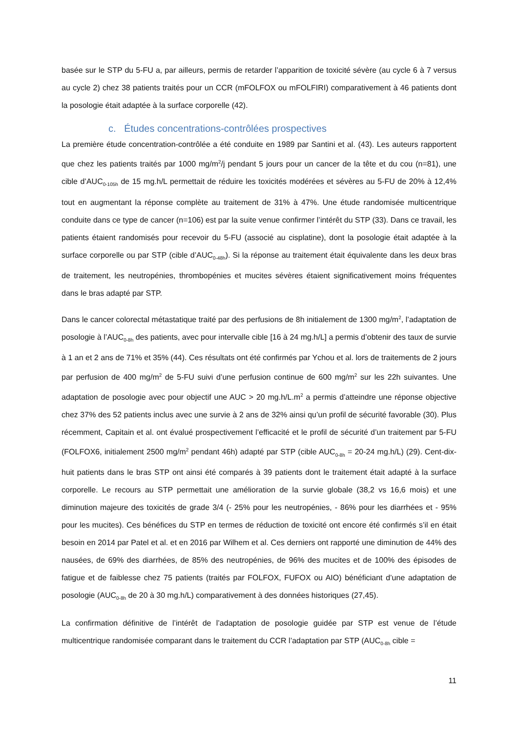basée sur le STP du 5-FU a, par ailleurs, permis de retarder l’apparition de toxicité sévère (au cycle 6 à 7 versus au cycle 2) chez 38 patients traités pour un CCR (mFOLFOX ou mFOLFIRI) comparativement à 46 patients dont la posologie était adaptée à la surface corporelle (42).
c. Études concentrations-contrôlées prospectives
La première étude concentration-contrôlée a été conduite en 1989 par Santini et al. (43). Les auteurs rapportent que chez les patients traités par 1000 mg/m<sup>2</sup>/j pendant 5 jours pour un cancer de la tête et du cou (n=81), une cible d’AUC<sub>0-105h</sub> de 15 mg.h/L permettait de réduire les toxicités modérées et sévères au 5-FU de 20% à 12,4% tout en augmentant la réponse complète au traitement de 31% à 47%. Une étude randomisée multicentrique conduite dans ce type de cancer (n=106) est par la suite venue confirmer l’intérêt du STP (33). Dans ce travail, les patients étaient randomisés pour recevoir du 5-FU (associé au cisplatine), dont la posologie était adaptée à la surface corporelle ou par STP (cible d’AUC<sub>0-48h</sub>). Si la réponse au traitement était équivalente dans les deux bras de traitement, les neutropénies, thrombopénies et mucites sévères étaient significativement moins fréquentes dans le bras adapté par STP.
Dans le cancer colorectal métastatique traité par des perfusions de 8h initialement de 1300 mg/m<sup>2</sup>, l’adaptation de posologie à l’AUC<sub>0-8h</sub> des patients, avec pour intervalle cible [16 à 24 mg.h/L] a permis d’obtenir des taux de survie à 1 an et 2 ans de 71% et 35% (44). Ces résultats ont été confirmés par Ychou et al. lors de traitements de 2 jours par perfusion de 400 mg/m<sup>2</sup> de 5-FU suivi d’une perfusion continue de 600 mg/m<sup>2</sup> sur les 22h suivantes. Une adaptation de posologie avec pour objectif une AUC > 20 mg.h/L.m<sup>2</sup> a permis d’atteindre une réponse objective chez 37% des 52 patients inclus avec une survie à 2 ans de 32% ainsi qu’un profil de sécurité favorable (30). Plus récemment, Capitain et al. ont évalué prospectivement l’efficacité et le profil de sécurité d’un traitement par 5-FU (FOLFOX6, initialement 2500 mg/m<sup>2</sup> pendant 46h) adapté par STP (cible AUC<sub>0-8h</sub> = 20-24 mg.h/L) (29). Cent-dix-huit patients dans le bras STP ont ainsi été comparés à 39 patients dont le traitement était adapté à la surface corporelle. Le recours au STP permettait une amélioration de la survie globale (38,2 vs 16,6 mois) et une diminution majeure des toxicités de grade 3/4 (- 25% pour les neutropénies, - 86% pour les diarrhées et - 95% pour les mucites). Ces bénéfices du STP en termes de réduction de toxicité ont encore été confirmés s’il en était besoin en 2014 par Patel et al. et en 2016 par Wilhem et al. Ces derniers ont rapporté une diminution de 44% des nausées, de 69% des diarrhées, de 85% des neutropénies, de 96% des mucites et de 100% des épisodes de fatigue et de faiblesse chez 75 patients (traités par FOLFOX, FUFOX ou AIO) bénéficiant d’une adaptation de posologie (AUC<sub>0-8h</sub> de 20 à 30 mg.h/L) comparativement à des données historiques (27,45).
La confirmation définitive de l’intérêt de l’adaptation de posologie guidée par STP est venue de l’étude multicentrique randomisée comparant dans le traitement du CCR l’adaptation par STP (AUC<sub>0-8h</sub> cible =
11